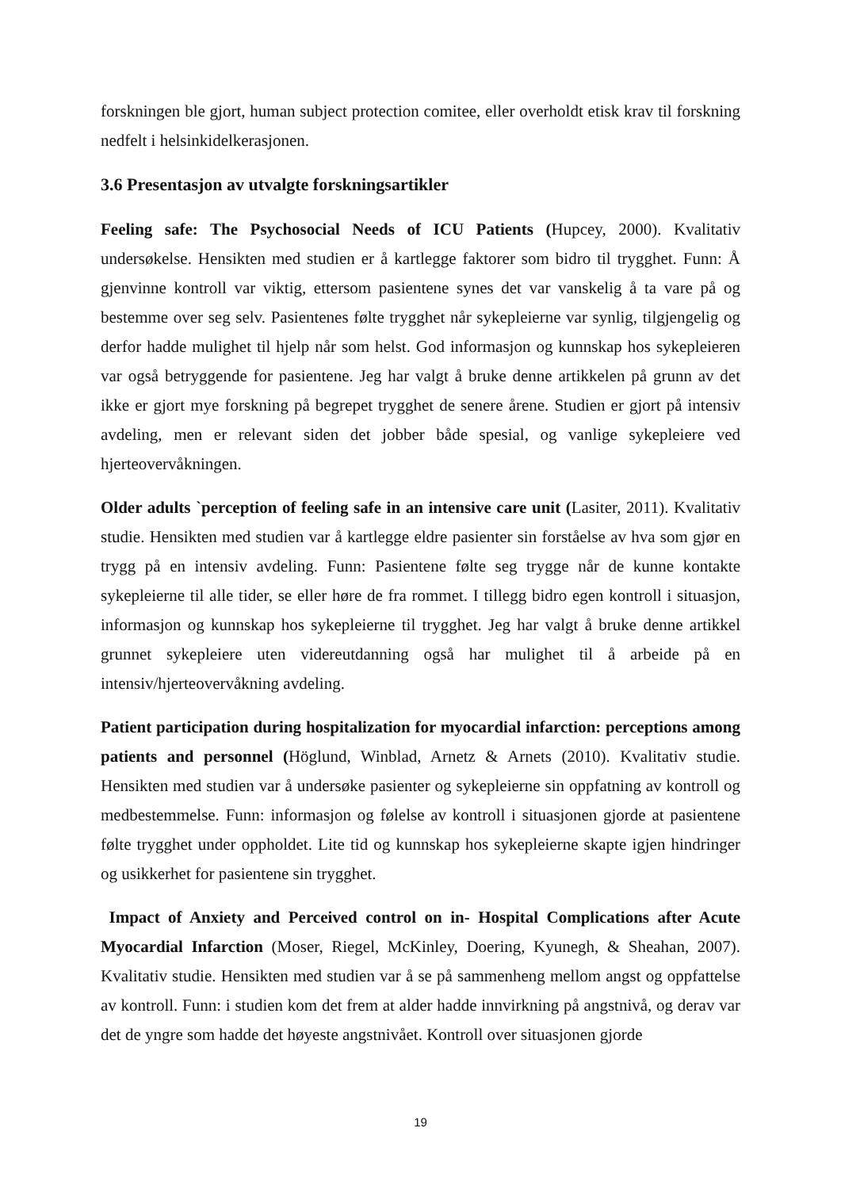forskningen ble gjort, human subject protection comitee, eller overholdt etisk krav til forskning nedfelt i helsinkidelkerasjonen.
3.6 Presentasjon av utvalgte forskningsartikler
Feeling safe: The Psychosocial Needs of ICU Patients (Hupcey, 2000). Kvalitativ undersøkelse. Hensikten med studien er å kartlegge faktorer som bidro til trygghet. Funn: Å gjenvinne kontroll var viktig, ettersom pasientene synes det var vanskelig å ta vare på og bestemme over seg selv. Pasientenes følte trygghet når sykepleierne var synlig, tilgjengelig og derfor hadde mulighet til hjelp når som helst. God informasjon og kunnskap hos sykepleieren var også betryggende for pasientene. Jeg har valgt å bruke denne artikkelen på grunn av det ikke er gjort mye forskning på begrepet trygghet de senere årene. Studien er gjort på intensiv avdeling, men er relevant siden det jobber både spesial, og vanlige sykepleiere ved hjerteovervåkningen.
Older adults `perception of feeling safe in an intensive care unit (Lasiter, 2011). Kvalitativ studie. Hensikten med studien var å kartlegge eldre pasienter sin forståelse av hva som gjør en trygg på en intensiv avdeling. Funn: Pasientene følte seg trygge når de kunne kontakte sykepleierne til alle tider, se eller høre de fra rommet. I tillegg bidro egen kontroll i situasjon, informasjon og kunnskap hos sykepleierne til trygghet. Jeg har valgt å bruke denne artikkel grunnet sykepleiere uten videreutdanning også har mulighet til å arbeide på en intensiv/hjerteovervåkning avdeling.
Patient participation during hospitalization for myocardial infarction: perceptions among patients and personnel (Höglund, Winblad, Arnetz & Arnets (2010). Kvalitativ studie. Hensikten med studien var å undersøke pasienter og sykepleierne sin oppfatning av kontroll og medbestemmelse. Funn: informasjon og følelse av kontroll i situasjonen gjorde at pasientene følte trygghet under oppholdet. Lite tid og kunnskap hos sykepleierne skapte igjen hindringer og usikkerhet for pasientene sin trygghet.
Impact of Anxiety and Perceived control on in- Hospital Complications after Acute Myocardial Infarction (Moser, Riegel, McKinley, Doering, Kyunegh, & Sheahan, 2007). Kvalitativ studie. Hensikten med studien var å se på sammenheng mellom angst og oppfattelse av kontroll. Funn: i studien kom det frem at alder hadde innvirkning på angstnivå, og derav var det de yngre som hadde det høyeste angstnivået. Kontroll over situasjonen gjorde
19